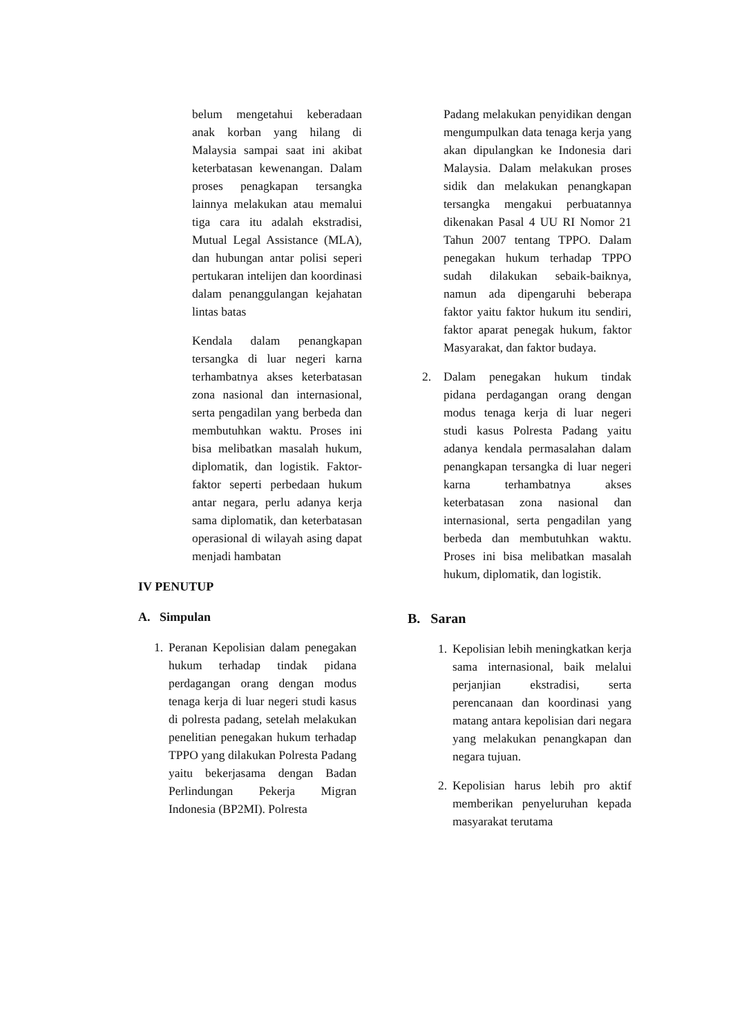belum mengetahui keberadaan anak korban yang hilang di Malaysia sampai saat ini akibat keterbatasan kewenangan. Dalam proses penagkapan tersangka lainnya melakukan atau memalui tiga cara itu adalah ekstradisi, Mutual Legal Assistance (MLA), dan hubungan antar polisi seperi pertukaran intelijen dan koordinasi dalam penanggulangan kejahatan lintas batas
Kendala dalam penangkapan tersangka di luar negeri karna terhambatnya akses keterbatasan zona nasional dan internasional, serta pengadilan yang berbeda dan membutuhkan waktu. Proses ini bisa melibatkan masalah hukum, diplomatik, dan logistik. Faktor-faktor seperti perbedaan hukum antar negara, perlu adanya kerja sama diplomatik, dan keterbatasan operasional di wilayah asing dapat menjadi hambatan
IV PENUTUP
A. Simpulan
1. Peranan Kepolisian dalam penegakan hukum terhadap tindak pidana perdagangan orang dengan modus tenaga kerja di luar negeri studi kasus di polresta padang, setelah melakukan penelitian penegakan hukum terhadap TPPO yang dilakukan Polresta Padang yaitu bekerjasama dengan Badan Perlindungan Pekerja Migran Indonesia (BP2MI). Polresta
Padang melakukan penyidikan dengan mengumpulkan data tenaga kerja yang akan dipulangkan ke Indonesia dari Malaysia. Dalam melakukan proses sidik dan melakukan penangkapan tersangka mengakui perbuatannya dikenakan Pasal 4 UU RI Nomor 21 Tahun 2007 tentang TPPO. Dalam penegakan hukum terhadap TPPO sudah dilakukan sebaik-baiknya, namun ada dipengaruhi beberapa faktor yaitu faktor hukum itu sendiri, faktor aparat penegak hukum, faktor Masyarakat, dan faktor budaya.
2. Dalam penegakan hukum tindak pidana perdagangan orang dengan modus tenaga kerja di luar negeri studi kasus Polresta Padang yaitu adanya kendala permasalahan dalam penangkapan tersangka di luar negeri karna terhambatnya akses keterbatasan zona nasional dan internasional, serta pengadilan yang berbeda dan membutuhkan waktu. Proses ini bisa melibatkan masalah hukum, diplomatik, dan logistik.
B. Saran
1. Kepolisian lebih meningkatkan kerja sama internasional, baik melalui perjanjian ekstradisi, serta perencanaan dan koordinasi yang matang antara kepolisian dari negara yang melakukan penangkapan dan negara tujuan.
2. Kepolisian harus lebih pro aktif memberikan penyeluruhan kepada masyarakat terutama